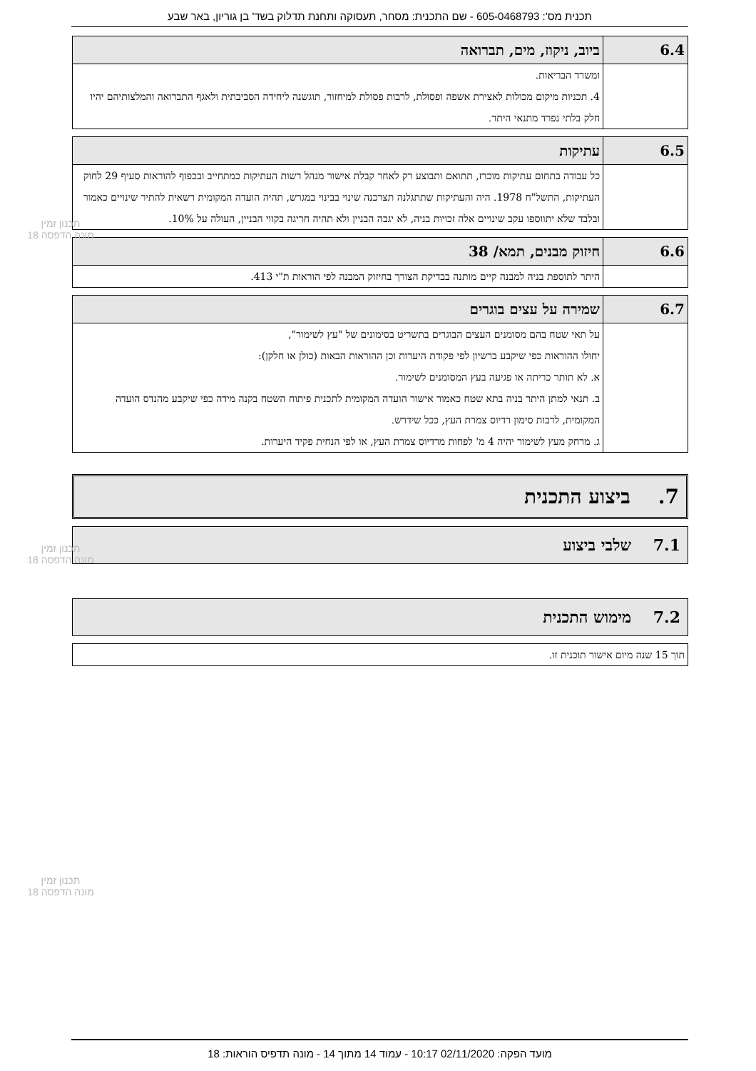תכנית מס': 605-0468793 - שם התכנית: מסחר, תעסוקה ותחנת תדלוק בשד' בן גוריון, באר שבע
| 6.4 | ביוב, ניקוז, מים, תברואה |
| | ומשרד הבריאות. 4. תכניות מיקום מכולות לאצירת אשפה ופסולת, לרבות פסולת למיחזור, תוגשנה ליחידה הסביבתית ולאגף התברואה והמלצותיהם יהיו חלק בלתי נפרד מתנאי היתר. |
| 6.5 | עתיקות |
| | כל עבודה בתחום עתיקות מוכרז, תתואם ותבוצע רק לאחר קבלת אישור מנהל רשות העתיקות כמתחייב ובכפוף להוראות סעיף 29 לחוק העתיקות, התשל"ח 1978. היה והעתיקות שתתגלנה תצרכנה שינוי בבינוי במגרש, תהיה הועדה המקומית רשאית להתיר שינויים כאמור ובלבד שלא יתווספו עקב שינויים אלה זכויות בניה, לא יגבה הבניין ולא תהיה חריגה בקווי הבניין, העולה על 10%. |
| 6.6 | חיזוק מבנים, תמא/ 38 |
| | היתר לתוספת בניה למבנה קיים מותנה בבדיקת הצורך בחיזוק המבנה לפי הוראות ת"י 413. |
| 6.7 | שמירה על עצים בוגרים |
| | על תאי שטח בהם מסומנים העצים הבוגרים בתשריט בסימונים של "עץ לשימור", יחולו ההוראות כפי שיקבע ברשיון לפי פקודת היערות וכן ההוראות הבאות (כולן או חלקן): א. לא תותר כריתה או פגיעה בעץ המסומנים לשימור. ב. תנאי למתן היתר בניה בתא שטח כאמור אישור הועדה המקומית לתכנית פיתוח השטח בקנה מידה כפי שיקבע מהנדס הועדה המקומית, לרבות סימון רדיוס צמרת העץ, ככל שידרש. ג. מרחק מעץ לשימור יהיה 4 מ' לפחות מרדיוס צמרת העץ, או לפי הנחית פקיד היערות. |
7. ביצוע התכנית
7.1 שלבי ביצוע
7.2 מימוש התכנית
| תוך 15 שנה מיום אישור תוכנית זו. |
תכנון זמין
מונה הדפסה 18
תכנון זמין
מונה הדפסה 18
תכנון זמין
מונה הדפסה 18
מועד הפקה: 02/11/2020 10:17 - עמוד 14 מתוך 14 - מונה תדפיס הוראות: 18